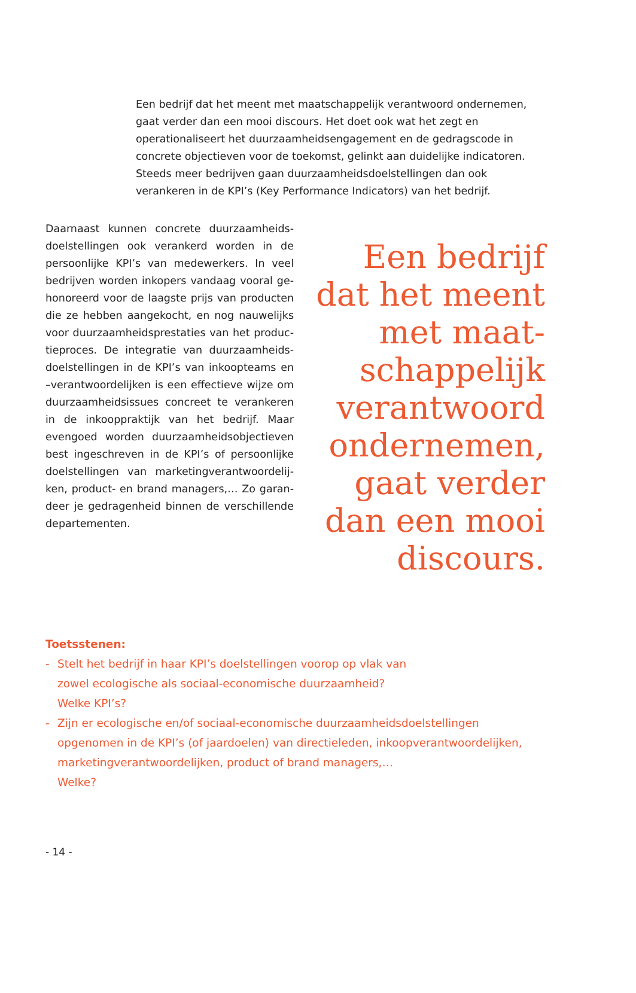Een bedrijf dat het meent met maatschappelijk verantwoord ondernemen, gaat verder dan een mooi discours. Het doet ook wat het zegt en operationaliseert het duurzaamheidsengagement en de gedragscode in concrete objectieven voor de toekomst, gelinkt aan duidelijke indicatoren. Steeds meer bedrijven gaan duurzaamheidsdoelstellingen dan ook verankeren in de KPI’s (Key Performance Indicators) van het bedrijf.
Daarnaast kunnen concrete duurzaamheids­doelstellingen ook verankerd worden in de persoonlijke KPI’s van medewerkers. In veel bedrijven worden inkopers vandaag vooral ge­honoreerd voor de laagste prijs van producten die ze hebben aangekocht, en nog nauwelijks voor duurzaamheidsprestaties van het produc­tieproces. De integratie van duurzaamheids­doelstellingen in de KPI’s van inkoopteams en –verantwoordelijken is een effectieve wijze om duurzaamheidsissues concreet te veranke­ren in de inkooppraktijk van het bedrijf. Maar evengoed worden duurzaamheidsobjectieven best ingeschreven in de KPI’s of persoonlijke doelstellingen van marketingverantwoordelij­ken, product- en brand managers,… Zo garan­deer je gedragenheid binnen de verschillende departementen.
Een bedrijf
dat het meent
met maat-
schappelijk
verantwoord
ondernemen,
gaat verder
dan een mooi
discours.
Toetsstenen:
- Stelt het bedrijf in haar KPI’s doelstellingen voorop op vlak van
zowel ecologische als sociaal-economische duurzaamheid?
Welke KPI’s?
- Zijn er ecologische en/of sociaal-economische duurzaamheidsdoelstellingen
opgenomen in de KPI’s (of jaardoelen) van directieleden, inkoopverantwoordelijken,
marketingverantwoordelijken, product of brand managers,…
Welke?
- 14 -